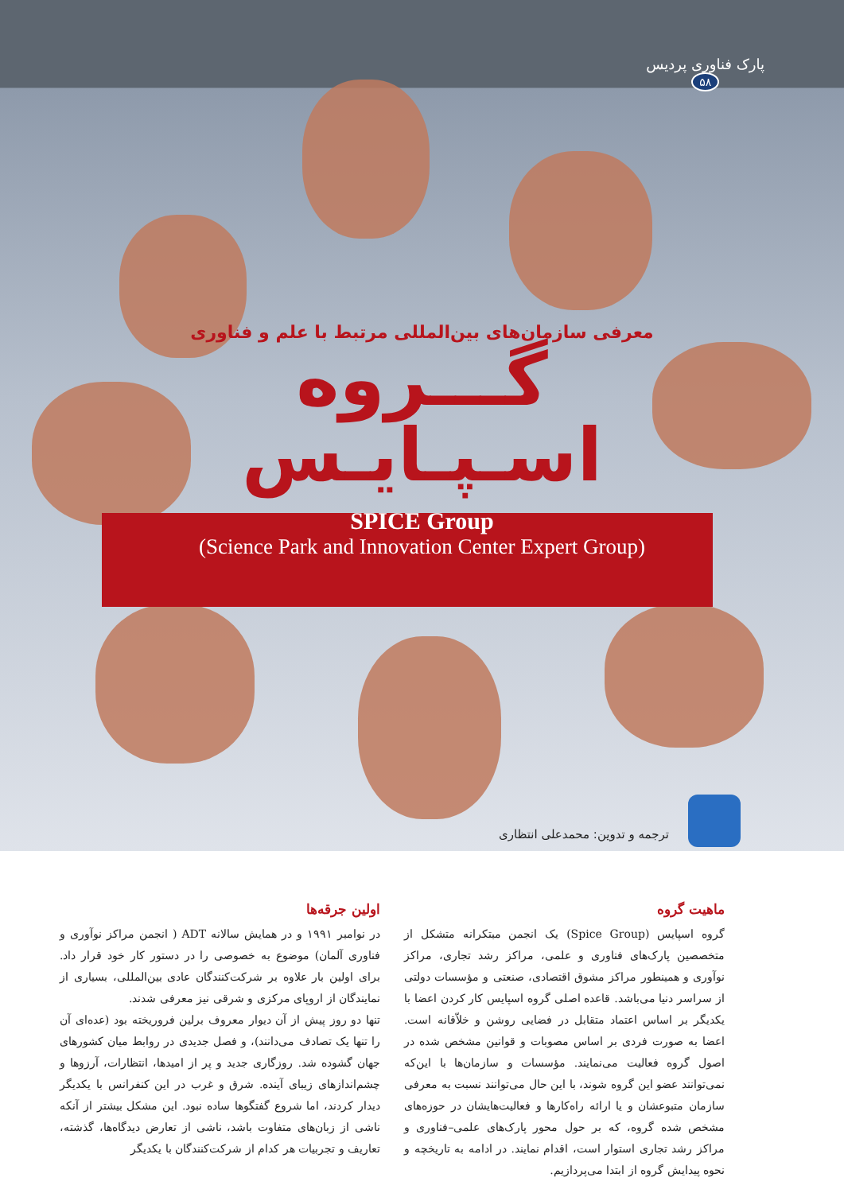پارک فناوری پردیس
۵۸
معرفی سازمان‌های بین‌المللی مرتبط با علم و فناوری
گـــروه
اسـپـایـس
SPICE Group
(Science Park and Innovation Center Expert Group)
ترجمه و تدوین: محمدعلی انتظاری
ماهیت گروه
گروه اسپایس (Spice Group) یک انجمن مبتکرانه متشکل از متخصصین پارک‌های فناوری و علمی، مراکز رشد تجاری، مراکز نوآوری و همینطور مراکز مشوق اقتصادی، صنعتی و مؤسسات دولتی از سراسر دنیا می‌باشد. قاعده اصلی گروه اسپایس کار کردن اعضا با یکدیگر بر اساس اعتماد متقابل در فضایی روشن و خلاّقانه است. اعضا به صورت فردی بر اساس مصوبات و قوانین مشخص شده در اصول گروه فعالیت می‌نمایند. مؤسسات و سازمان‌ها با این‌که نمی‌توانند عضو این گروه شوند، با این حال می‌توانند نسبت به معرفی سازمان متبوعشان و یا ارائه راه‌کارها و فعالیت‌هایشان در حوزه‌های مشخص شده گروه، که بر حول محور پارک‌های علمی–فناوری و مراکز رشد تجاری استوار است، اقدام نمایند. در ادامه به تاریخچه و نحوه پیدایش گروه از ابتدا می‌پردازیم.
اولین جرقه‌ها
در نوامبر ۱۹۹۱ و در همایش سالانه ADT ( انجمن مراکز نوآوری و فناوری آلمان) موضوع به خصوصی را در دستور کار خود قرار داد. برای اولین بار علاوه بر شرکت‌کنندگان عادی بین‌المللی، بسیاری از نمایندگان از اروپای مرکزی و شرقی نیز معرفی شدند.
تنها دو روز پیش از آن دیوار معروف برلین فروریخته بود (عده‌ای آن را تنها یک تصادف می‌دانند)، و فصل جدیدی در روابط میان کشورهای جهان گشوده شد. روزگاری جدید و پر از امیدها، انتظارات، آرزوها و چشم‌اندازهای زیبای آینده. شرق و غرب در این کنفرانس با یکدیگر دیدار کردند، اما شروع گفتگوها ساده نبود. این مشکل بیشتر از آنکه ناشی از زبان‌های متفاوت باشد، ناشی از تعارض دیدگاه‌ها، گذشته، تعاریف و تجربیات هر کدام از شرکت‌کنندگان با یکدیگر